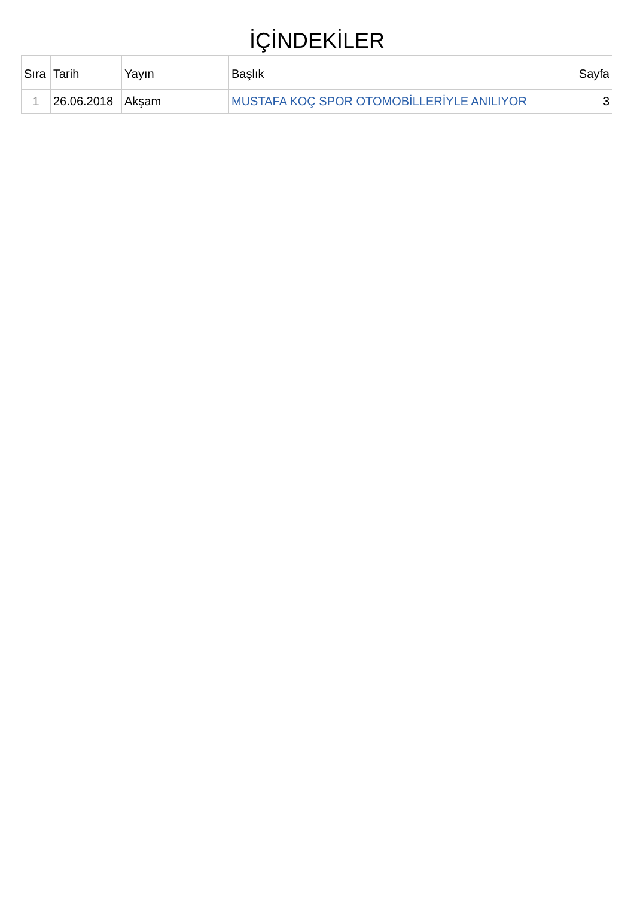İÇİNDEKİLER
| Sıra | Tarih | Yayın | Başlık | Sayfa |
| --- | --- | --- | --- | --- |
| 1 | 26.06.2018 | Akşam | MUSTAFA KOÇ SPOR OTOMOBİLLERİYLE ANILIYOR | 3 |